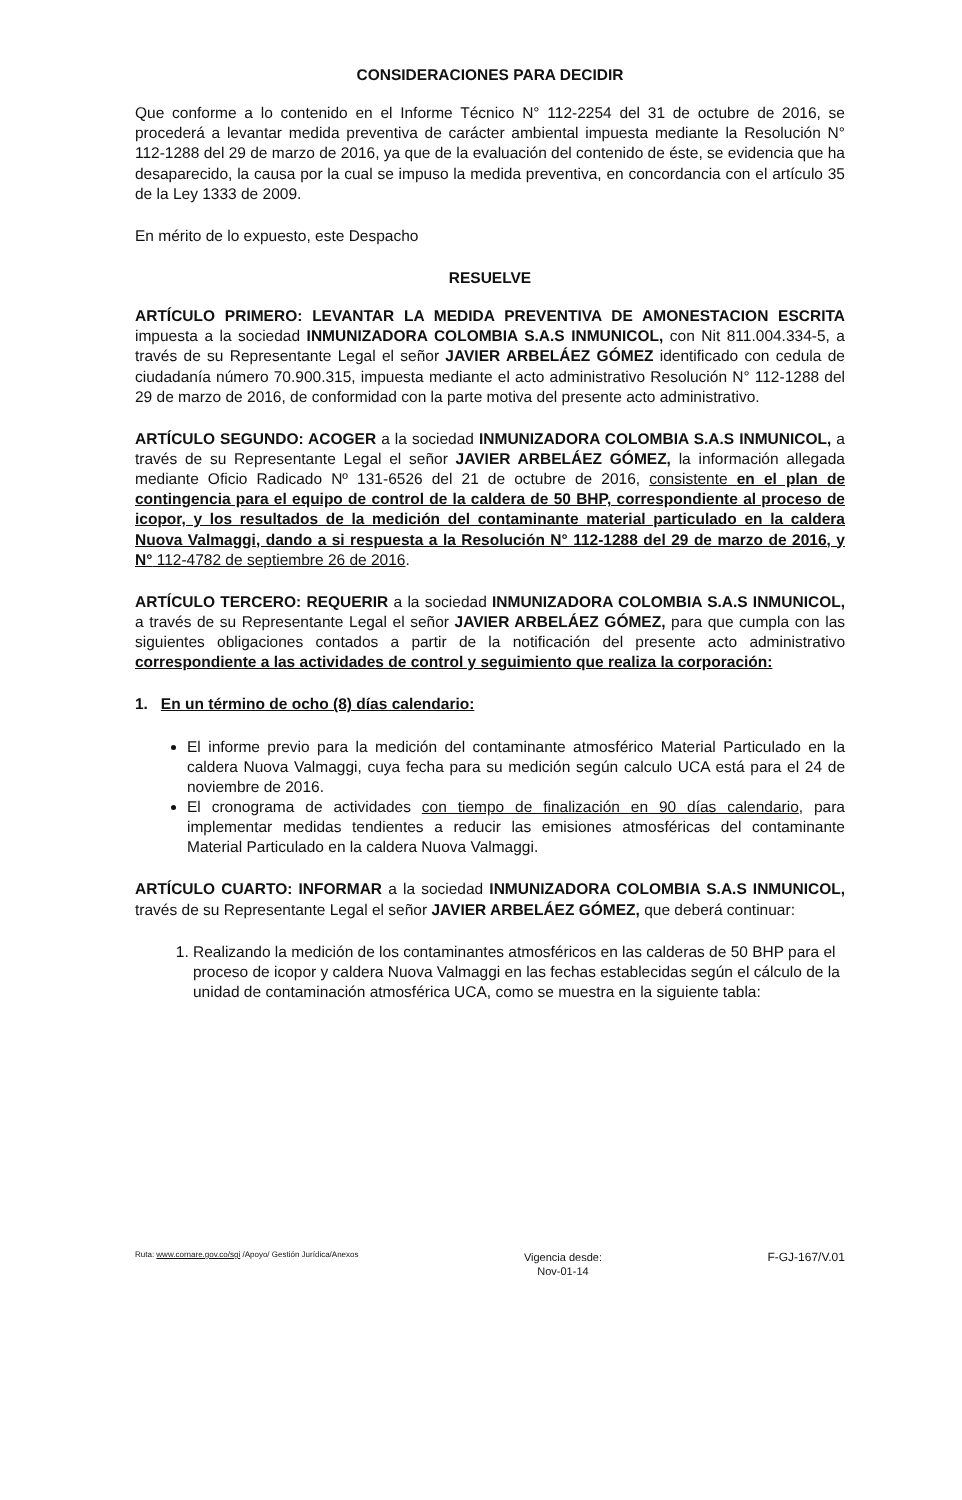CONSIDERACIONES PARA DECIDIR
Que conforme a lo contenido en el Informe Técnico N° 112-2254 del 31 de octubre de 2016, se procederá a levantar medida preventiva de carácter ambiental impuesta mediante la Resolución N° 112-1288 del 29 de marzo de 2016, ya que de la evaluación del contenido de éste, se evidencia que ha desaparecido, la causa por la cual se impuso la medida preventiva, en concordancia con el artículo 35 de la Ley 1333 de 2009.
En mérito de lo expuesto, este Despacho
RESUELVE
ARTÍCULO PRIMERO: LEVANTAR LA MEDIDA PREVENTIVA DE AMONESTACION ESCRITA impuesta a la sociedad INMUNIZADORA COLOMBIA S.A.S INMUNICOL, con Nit 811.004.334-5, a través de su Representante Legal el señor JAVIER ARBELÁEZ GÓMEZ identificado con cedula de ciudadanía número 70.900.315, impuesta mediante el acto administrativo Resolución N° 112-1288 del 29 de marzo de 2016, de conformidad con la parte motiva del presente acto administrativo.
ARTÍCULO SEGUNDO: ACOGER a la sociedad INMUNIZADORA COLOMBIA S.A.S INMUNICOL, a través de su Representante Legal el señor JAVIER ARBELÁEZ GÓMEZ, la información allegada mediante Oficio Radicado Nº 131-6526 del 21 de octubre de 2016, consistente en el plan de contingencia para el equipo de control de la caldera de 50 BHP, correspondiente al proceso de icopor, y los resultados de la medición del contaminante material particulado en la caldera Nuova Valmaggi, dando a si respuesta a la Resolución N° 112-1288 del 29 de marzo de 2016, y N° 112-4782 de septiembre 26 de 2016.
ARTÍCULO TERCERO: REQUERIR a la sociedad INMUNIZADORA COLOMBIA S.A.S INMUNICOL, a través de su Representante Legal el señor JAVIER ARBELÁEZ GÓMEZ, para que cumpla con las siguientes obligaciones contados a partir de la notificación del presente acto administrativo correspondiente a las actividades de control y seguimiento que realiza la corporación:
1. En un término de ocho (8) días calendario:
El informe previo para la medición del contaminante atmosférico Material Particulado en la caldera Nuova Valmaggi, cuya fecha para su medición según calculo UCA está para el 24 de noviembre de 2016.
El cronograma de actividades con tiempo de finalización en 90 días calendario, para implementar medidas tendientes a reducir las emisiones atmosféricas del contaminante Material Particulado en la caldera Nuova Valmaggi.
ARTÍCULO CUARTO: INFORMAR a la sociedad INMUNIZADORA COLOMBIA S.A.S INMUNICOL, través de su Representante Legal el señor JAVIER ARBELÁEZ GÓMEZ, que deberá continuar:
1. Realizando la medición de los contaminantes atmosféricos en las calderas de 50 BHP para el proceso de icopor y caldera Nuova Valmaggi en las fechas establecidas según el cálculo de la unidad de contaminación atmosférica UCA, como se muestra en la siguiente tabla:
Ruta: www.cornare.gov.co/sgi /Apoyo/ Gestión Jurídica/Anexos
Vigencia desde:
Nov-01-14
F-GJ-167/V.01